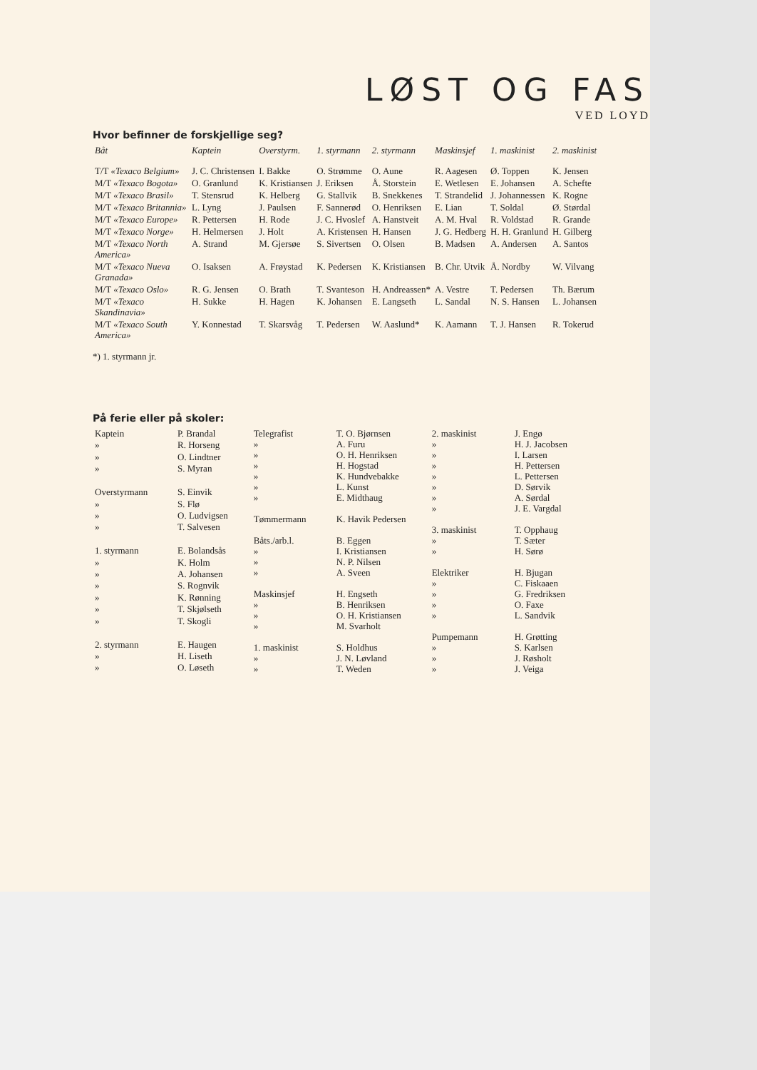LØST OG FAS
VED LOYD
Hvor befinner de forskjellige seg?
| Båt | Kaptein | Overstyrm. | 1. styrmann | 2. styrmann | Maskinsjef | 1. maskinist | 2. maskinist |
| --- | --- | --- | --- | --- | --- | --- | --- |
| T/T «Texaco Belgium» | J. C. Christensen | I. Bakke | O. Strømme | O. Aune | R. Aagesen | Ø. Toppen | K. Jensen |
| M/T «Texaco Bogota» | O. Granlund | K. Kristiansen | J. Eriksen | Å. Storstein | E. Wetlesen | E. Johansen | A. Schefte |
| M/T «Texaco Brasil» | T. Stensrud | K. Helberg | G. Stallvik | B. Snekkenes | T. Strandelid | J. Johannessen | K. Rogne |
| M/T «Texaco Britannia» | L. Lyng | J. Paulsen | F. Sannerød | O. Henriksen | E. Lian | T. Soldal | Ø. Størdal |
| M/T «Texaco Europe» | R. Pettersen | H. Rode | J. C. Hvoslef | A. Hanstveit | A. M. Hval | R. Voldstad | R. Grande |
| M/T «Texaco Norge» | H. Helmersen | J. Holt | A. Kristensen | H. Hansen | J. G. Hedberg | H. H. Granlund | H. Gilberg |
| M/T «Texaco North America» | A. Strand | M. Gjersøe | S. Sivertsen | O. Olsen | B. Madsen | A. Andersen | A. Santos |
| M/T «Texaco Nueva Granada» | O. Isaksen | A. Frøystad | K. Pedersen | K. Kristiansen | B. Chr. Utvik | Å. Nordby | W. Vilvang |
| M/T «Texaco Oslo» | R. G. Jensen | O. Brath | T. Svanteson | H. Andreassen* | A. Vestre | T. Pedersen | Th. Bærum |
| M/T «Texaco Skandinavia» | H. Sukke | H. Hagen | K. Johansen | E. Langseth | L. Sandal | N. S. Hansen | L. Johansen |
| M/T «Texaco South America» | Y. Konnestad | T. Skarsvåg | T. Pedersen | W. Aaslund* | K. Aamann | T. J. Hansen | R. Tokerud |
*) 1. styrmann jr.
På ferie eller på skoler:
| Kaptein | P. Brandal |
| » | R. Horseng |
| » | O. Lindtner |
| » | S. Myran |
| Overstyrmann | S. Einvik |
| » | S. Flø |
| » | O. Ludvigsen |
| » | T. Salvesen |
| 1. styrmann | E. Bolandsås |
| » | K. Holm |
| » | A. Johansen |
| » | S. Rognvik |
| » | K. Rønning |
| » | T. Skjølseth |
| » | T. Skogli |
| 2. styrmann | E. Haugen |
| » | H. Liseth |
| » | O. Løseth |
| Telegrafist | T. O. Bjørnsen |
| » | A. Furu |
| » | O. H. Henriksen |
| » | H. Hogstad |
| » | K. Hundvebakke |
| » | L. Kunst |
| » | E. Midthaug |
| Tømmermann | K. Havik Pedersen |
| Båts./arb.l. | B. Eggen |
| » | I. Kristiansen |
| » | N. P. Nilsen |
| » | A. Sveen |
| Maskinsjef | H. Engseth |
| » | B. Henriksen |
| » | O. H. Kristiansen |
| » | M. Svarholt |
| 1. maskinist | S. Holdhus |
| » | J. N. Løvland |
| » | T. Weden |
| 2. maskinist | J. Engø |
| » | H. J. Jacobsen |
| » | I. Larsen |
| » | H. Pettersen |
| » | L. Pettersen |
| » | D. Sørvik |
| » | A. Sørdal |
| » | J. E. Vargdal |
| 3. maskinist | T. Opphaug |
| » | T. Sæter |
| » | H. Sørø |
| Elektriker | H. Bjugan |
| » | C. Fiskaaen |
| » | G. Fredriksen |
| » | O. Faxe |
| » | L. Sandvik |
| Pumpemann | H. Grøtting |
| » | S. Karlsen |
| » | J. Røsholt |
| » | J. Veiga |